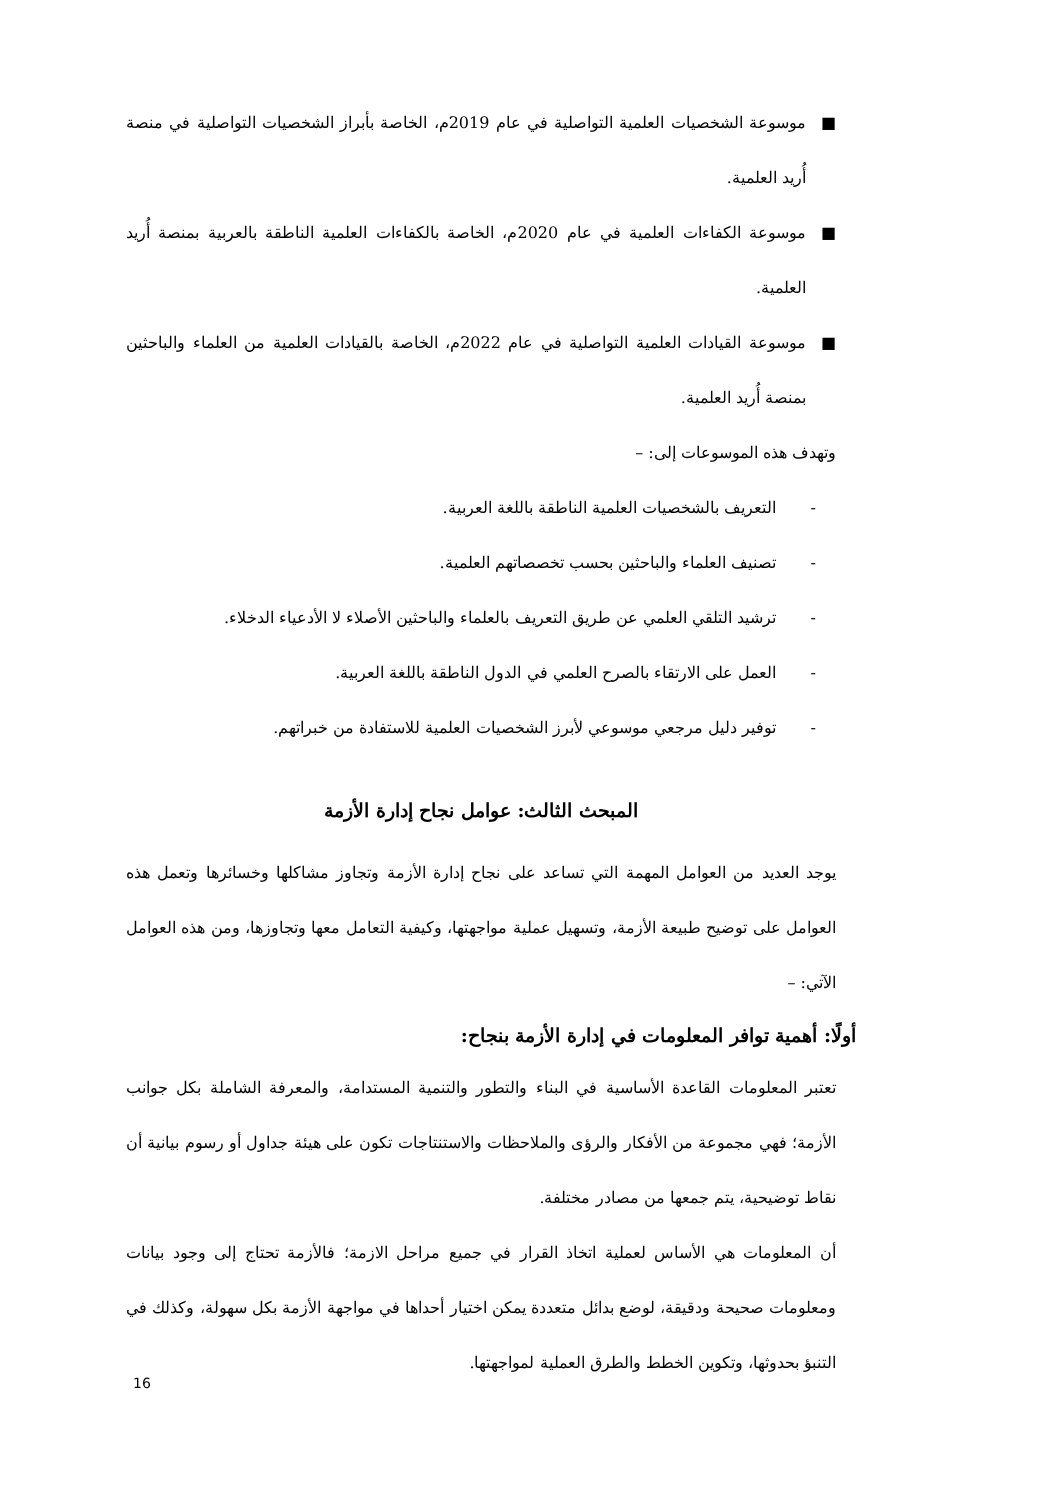■ موسوعة الشخصيات العلمية التواصلية في عام 2019م، الخاصة بأبراز الشخصيات التواصلية في منصة أُريد العلمية.
■ موسوعة الكفاءات العلمية في عام 2020م، الخاصة بالكفاءات العلمية الناطقة بالعربية بمنصة أُريد العلمية.
■ موسوعة القيادات العلمية التواصلية في عام 2022م، الخاصة بالقيادات العلمية من العلماء والباحثين بمنصة أُريد العلمية.
وتهدف هذه الموسوعات إلى: –
- التعريف بالشخصيات العلمية الناطقة باللغة العربية.
- تصنيف العلماء والباحثين بحسب تخصصاتهم العلمية.
- ترشيد التلقي العلمي عن طريق التعريف بالعلماء والباحثين الأصلاء لا الأدعياء الدخلاء.
- العمل على الارتقاء بالصرح العلمي في الدول الناطقة باللغة العربية.
- توفير دليل مرجعي موسوعي لأبرز الشخصيات العلمية للاستفادة من خبراتهم.
المبحث الثالث: عوامل نجاح إدارة الأزمة
يوجد العديد من العوامل المهمة التي تساعد على نجاح إدارة الأزمة وتجاوز مشاكلها وخسائرها وتعمل هذه العوامل على توضيح طبيعة الأزمة، وتسهيل عملية مواجهتها، وكيفية التعامل معها وتجاوزها، ومن هذه العوامل الآتي: –
أولًا: أهمية توافر المعلومات في إدارة الأزمة بنجاح:
تعتبر المعلومات القاعدة الأساسية في البناء والتطور والتنمية المستدامة، والمعرفة الشاملة بكل جوانب الأزمة؛ فهي مجموعة من الأفكار والرؤى والملاحظات والاستنتاجات تكون على هيئة جداول أو رسوم بيانية أن نقاط توضيحية، يتم جمعها من مصادر مختلفة.
أن المعلومات هي الأساس لعملية اتخاذ القرار في جميع مراحل الازمة؛ فالأزمة تحتاج إلى وجود بيانات ومعلومات صحيحة ودقيقة، لوضع بدائل متعددة يمكن اختيار أحداها في مواجهة الأزمة بكل سهولة، وكذلك في التنبؤ بحدوثها، وتكوين الخطط والطرق العملية لمواجهتها.
16